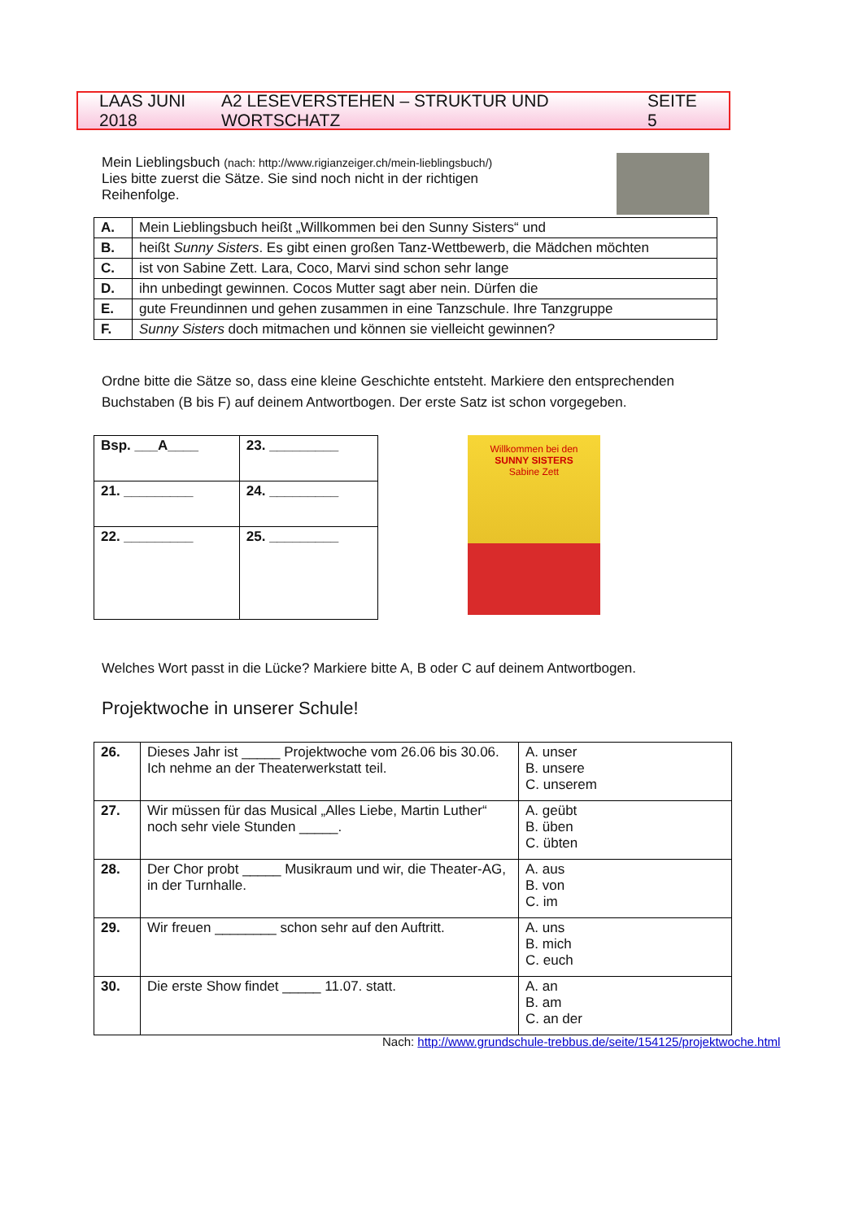LAAS JUNI 2018 A2 LESEVERSTEHEN – STRUKTUR UND WORTSCHATZ SEITE 5
Mein Lieblingsbuch (nach: http://www.rigianzeiger.ch/mein-lieblingsbuch/)
Lies bitte zuerst die Sätze. Sie sind noch nicht in der richtigen Reihenfolge.
| A. | Mein Lieblingsbuch heißt „Willkommen bei den Sunny Sisters“ und |
| B. | heißt Sunny Sisters . Es gibt einen großen Tanz-Wettbewerb, die Mädchen möchten |
| C. | ist von Sabine Zett. Lara, Coco, Marvi sind schon sehr lange |
| D. | ihn unbedingt gewinnen. Cocos Mutter sagt aber nein. Dürfen die |
| E. | gute Freundinnen und gehen zusammen in eine Tanzschule. Ihre Tanzgruppe |
| F. | Sunny Sisters doch mitmachen und können sie vielleicht gewinnen? |
Ordne bitte die Sätze so, dass eine kleine Geschichte entsteht. Markiere den entsprechenden Buchstaben (B bis F) auf deinem Antwortbogen. Der erste Satz ist schon vorgegeben.
| Bsp. ___A____ | 23. _________ |
| 21. _________ | 24. _________ |
| 22. _________ | 25. _________ |
Willkommen bei den
SUNNY SISTERS
Sabine Zett
Welches Wort passt in die Lücke? Markiere bitte A, B oder C auf deinem Antwortbogen.
Projektwoche in unserer Schule!
| 26. | Dieses Jahr ist _____ Projektwoche vom 26.06 bis 30.06. Ich nehme an der Theaterwerkstatt teil. | A. unser B. unsere C. unserem |
| 27. | Wir müssen für das Musical „Alles Liebe, Martin Luther“ noch sehr viele Stunden _____. | A. geübt B. üben C. übten |
| 28. | Der Chor probt _____ Musikraum und wir, die Theater-AG, in der Turnhalle. | A. aus B. von C. im |
| 29. | Wir freuen ________ schon sehr auf den Auftritt. | A. uns B. mich C. euch |
| 30. | Die erste Show findet _____ 11.07. statt. | A. an B. am C. an der |
Nach: http://www.grundschule-trebbus.de/seite/154125/projektwoche.html